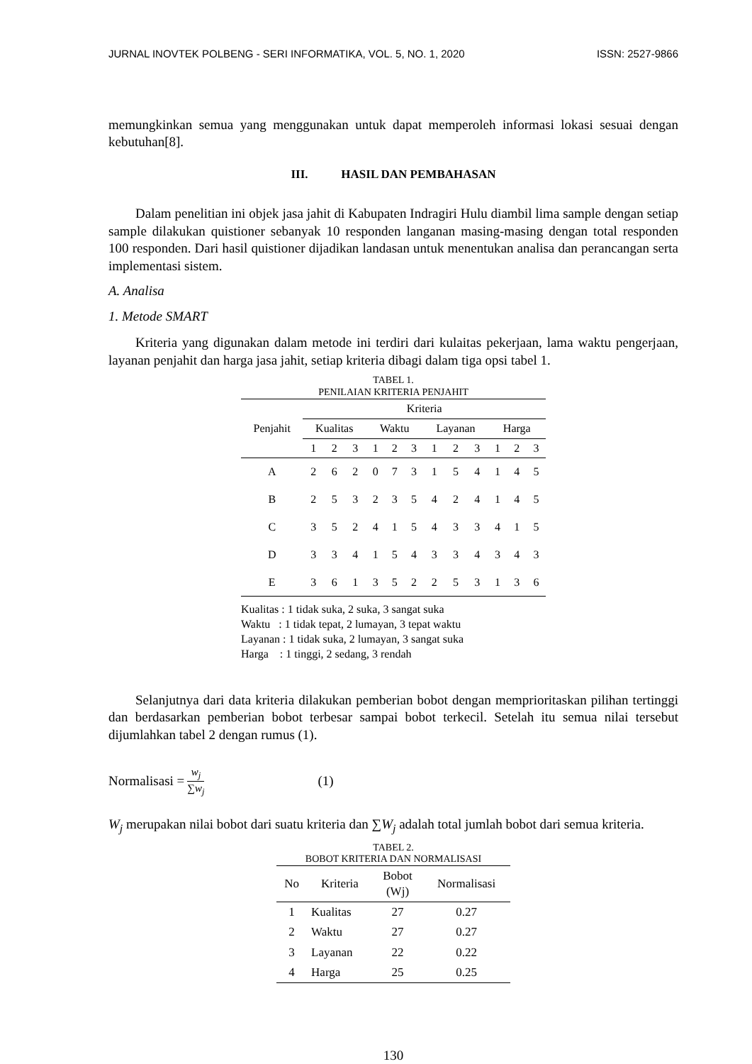JURNAL INOVTEK POLBENG - SERI INFORMATIKA, VOL. 5, NO. 1, 2020 ISSN: 2527-9866
memungkinkan semua yang menggunakan untuk dapat memperoleh informasi lokasi sesuai dengan kebutuhan[8].
III. HASIL DAN PEMBAHASAN
Dalam penelitian ini objek jasa jahit di Kabupaten Indragiri Hulu diambil lima sample dengan setiap sample dilakukan quistioner sebanyak 10 responden langanan masing-masing dengan total responden 100 responden. Dari hasil quistioner dijadikan landasan untuk menentukan analisa dan perancangan serta implementasi sistem.
A. Analisa
1. Metode SMART
Kriteria yang digunakan dalam metode ini terdiri dari kulaitas pekerjaan, lama waktu pengerjaan, layanan penjahit dan harga jasa jahit, setiap kriteria dibagi dalam tiga opsi tabel 1.
TABEL 1.
PENILAIAN KRITERIA PENJAHIT
| Penjahit | Kriteria | | | | | | | | | | | |
| --- | --- | --- | --- | --- | --- | --- | --- | --- | --- | --- | --- | --- |
| | Kualitas | | | Waktu | | | Layanan | | | Harga | | |
| | 1 | 2 | 3 | 1 | 2 | 3 | 1 | 2 | 3 | 1 | 2 | 3 |
| A | 2 | 6 | 2 | 0 | 7 | 3 | 1 | 5 | 4 | 1 | 4 | 5 |
| B | 2 | 5 | 3 | 2 | 3 | 5 | 4 | 2 | 4 | 1 | 4 | 5 |
| C | 3 | 5 | 2 | 4 | 1 | 5 | 4 | 3 | 3 | 4 | 1 | 5 |
| D | 3 | 3 | 4 | 1 | 5 | 4 | 3 | 3 | 4 | 3 | 4 | 3 |
| E | 3 | 6 | 1 | 3 | 5 | 2 | 2 | 5 | 3 | 1 | 3 | 6 |
Kualitas : 1 tidak suka, 2 suka, 3 sangat suka
Waktu : 1 tidak tepat, 2 lumayan, 3 tepat waktu
Layanan : 1 tidak suka, 2 lumayan, 3 sangat suka
Harga : 1 tinggi, 2 sedang, 3 rendah
Selanjutnya dari data kriteria dilakukan pemberian bobot dengan memprioritaskan pilihan tertinggi dan berdasarkan pemberian bobot terbesar sampai bobot terkecil. Setelah itu semua nilai tersebut dijumlahkan tabel 2 dengan rumus (1).
Normalisasi = w<sub>j</sub> ∑w<sub>j</sub> (1)
W<sub>j</sub> merupakan nilai bobot dari suatu kriteria dan ∑W<sub>j</sub> adalah total jumlah bobot dari semua kriteria.
TABEL 2.
BOBOT KRITERIA DAN NORMALISASI
| No | Kriteria | Bobot (Wj) | Normalisasi |
| --- | --- | --- | --- |
| 1 | Kualitas | 27 | 0.27 |
| 2 | Waktu | 27 | 0.27 |
| 3 | Layanan | 22 | 0.22 |
| 4 | Harga | 25 | 0.25 |
130